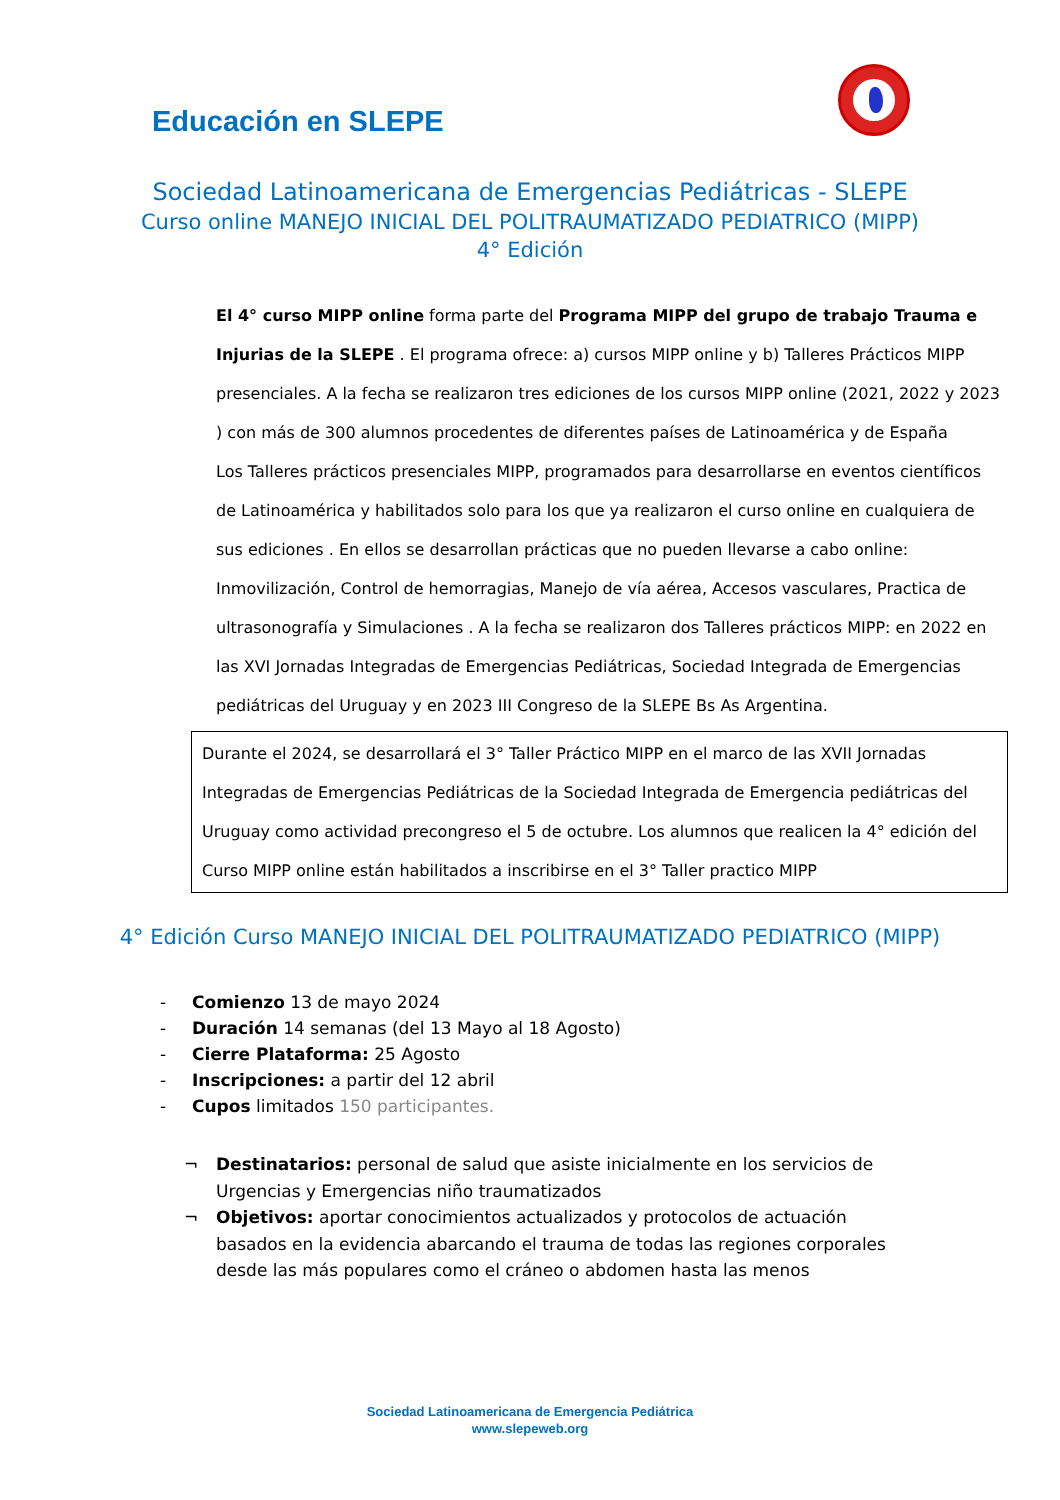Educación en SLEPE
Sociedad Latinoamericana de Emergencias Pediátricas - SLEPE
Curso online MANEJO INICIAL DEL POLITRAUMATIZADO PEDIATRICO (MIPP)
4° Edición
El 4° curso MIPP online forma parte del Programa MIPP del grupo de trabajo Trauma e Injurias de la SLEPE . El programa ofrece: a) cursos MIPP online y b) Talleres Prácticos MIPP presenciales. A la fecha se realizaron tres ediciones de los cursos MIPP online (2021, 2022 y 2023 ) con más de 300 alumnos procedentes de diferentes países de Latinoamérica y de España
Los Talleres prácticos presenciales MIPP, programados para desarrollarse en eventos científicos de Latinoamérica y habilitados solo para los que ya realizaron el curso online en cualquiera de sus ediciones . En ellos se desarrollan prácticas que no pueden llevarse a cabo online: Inmovilización, Control de hemorragias, Manejo de vía aérea, Accesos vasculares, Practica de ultrasonografía y Simulaciones . A la fecha se realizaron dos Talleres prácticos MIPP: en 2022 en las XVI Jornadas Integradas de Emergencias Pediátricas, Sociedad Integrada de Emergencias pediátricas del Uruguay y en 2023 III Congreso de la SLEPE Bs As Argentina.
Durante el 2024, se desarrollará el 3° Taller Práctico MIPP en el marco de las XVII Jornadas Integradas de Emergencias Pediátricas de la Sociedad Integrada de Emergencia pediátricas del Uruguay como actividad precongreso el 5 de octubre. Los alumnos que realicen la 4° edición del Curso MIPP online están habilitados a inscribirse en el 3° Taller practico MIPP
4° Edición Curso MANEJO INICIAL DEL POLITRAUMATIZADO PEDIATRICO (MIPP)
- Comienzo 13 de mayo 2024
- Duración 14 semanas (del 13 Mayo al 18 Agosto)
- Cierre Plataforma: 25 Agosto
- Inscripciones: a partir del 12 abril
- Cupos limitados 150 participantes.
¬ Destinatarios: personal de salud que asiste inicialmente en los servicios de Urgencias y Emergencias niño traumatizados
¬ Objetivos: aportar conocimientos actualizados y protocolos de actuación basados en la evidencia abarcando el trauma de todas las regiones corporales desde las más populares como el cráneo o abdomen hasta las menos
Sociedad Latinoamericana de Emergencia Pediátrica
www.slepeweb.org